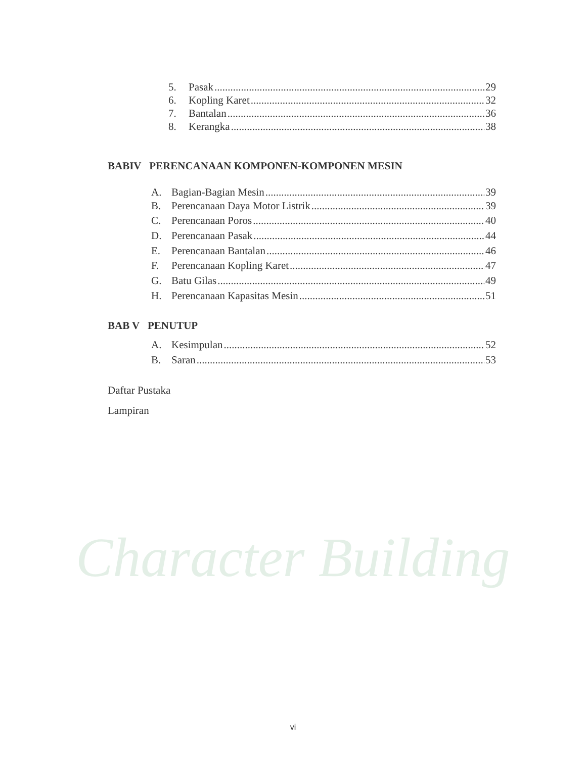Character Building
5. Pasak 29
6. Kopling Karet 32
7. Bantalan 36
8. Kerangka 38
BABIV PERENCANAAN KOMPONEN-KOMPONEN MESIN
A. Bagian-Bagian Mesin 39
B. Perencanaan Daya Motor Listrik 39
C. Perencanaan Poros 40
D. Perencanaan Pasak 44
E. Perencanaan Bantalan 46
F. Perencanaan Kopling Karet 47
G. Batu Gilas 49
H. Perencanaan Kapasitas Mesin 51
BAB V PENUTUP
A. Kesimpulan 52
B. Saran 53
Daftar Pustaka
Lampiran
vi